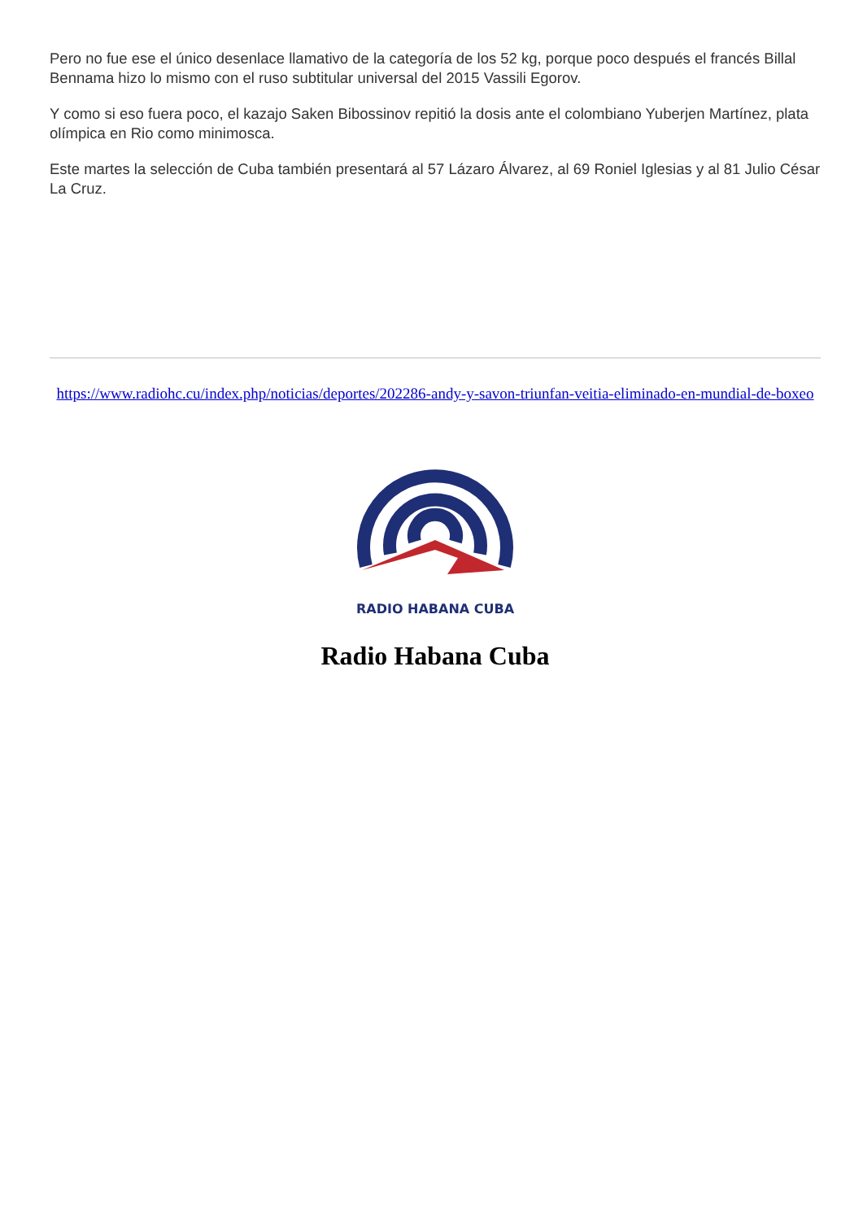Pero no fue ese el único desenlace llamativo de la categoría de los 52 kg, porque poco después el francés Billal Bennama hizo lo mismo con el ruso subtitular universal del 2015 Vassili Egorov.
Y como si eso fuera poco, el kazajo Saken Bibossinov repitió la dosis ante el colombiano Yuberjen Martínez, plata olímpica en Rio como minimosca.
Este martes la selección de Cuba también presentará al 57 Lázaro Álvarez, al 69 Roniel Iglesias y al 81 Julio César La Cruz.
https://www.radiohc.cu/index.php/noticias/deportes/202286-andy-y-savon-triunfan-veitia-eliminado-en-mundial-de-boxeo
RADIO HABANA CUBA
Radio Habana Cuba